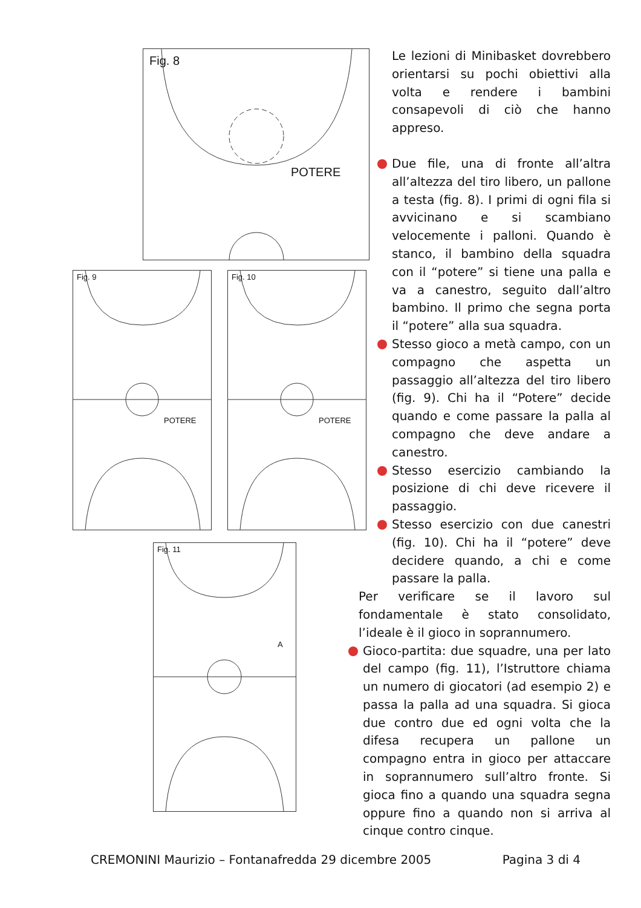Fig. 8
POTERE
Fig. 9
POTERE
Fig. 10
POTERE
Fig. 11
A
Le lezioni di Minibasket dovrebbero orientarsi su pochi obiettivi alla volta e rendere i bambini consapevoli di ciò che hanno appreso.
Due file, una di fronte all’altra all’altezza del tiro libero, un pallone a testa (fig. 8). I primi di ogni fila si avvicinano e si scambiano velocemente i palloni. Quando è stanco, il bambino della squadra con il “potere” si tiene una palla e va a canestro, seguito dall’altro bambino. Il primo che segna porta il “potere” alla sua squadra.
Stesso gioco a metà campo, con un compagno che aspetta un passaggio all’altezza del tiro libero (fig. 9). Chi ha il “Potere” decide quando e come passare la palla al compagno che deve andare a canestro.
Stesso esercizio cambiando la posizione di chi deve ricevere il passaggio.
Stesso esercizio con due canestri (fig. 10). Chi ha il “potere” deve decidere quando, a chi e come passare la palla.
Per verificare se il lavoro sul fondamentale è stato consolidato, l’ideale è il gioco in soprannumero.
Gioco-partita: due squadre, una per lato del campo (fig. 11), l’Istruttore chiama un numero di giocatori (ad esempio 2) e passa la palla ad una squadra. Si gioca due contro due ed ogni volta che la difesa recupera un pallone un compagno entra in gioco per attaccare in soprannumero sull’altro fronte. Si gioca fino a quando una squadra segna oppure fino a quando non si arriva al cinque contro cinque.
CREMONINI Maurizio – Fontanafredda 29 dicembre 2005 Pagina 3 di 4